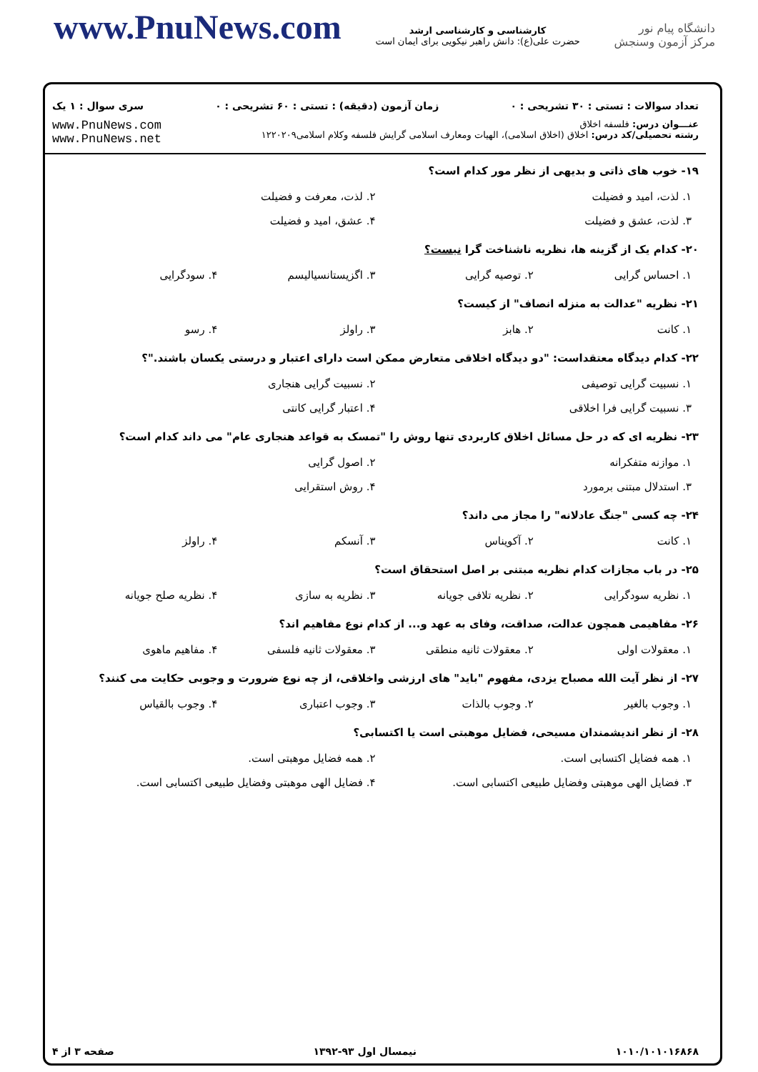www.PnuNews.com
کارشناسی و کارشناسی ارشد
حضرت علی(ع): دانش راهبر نیکویی برای ایمان است
دانشگاه پیام نور
مرکز آزمون وسنجش
تعداد سوالات : تستی : ۳۰ تشریحی : ۰ زمان آزمون (دقیقه) : تستی : ۶۰ تشریحی : ۰ سری سوال : ۱ یک
عنـــوان درس: فلسفه اخلاق
رشته تحصیلی/کد درس: اخلاق (اخلاق اسلامی)، الهیات ومعارف اسلامی گرایش فلسفه وکلام اسلامی۱۲۲۰۲۰۹
www.PnuNews.com
www.PnuNews.net
۱۹- خوب های ذاتی و بدیهی از نظر مور کدام است؟
۱. لذت، امید و فضیلت ۲. لذت، معرفت و فضیلت
۳. لذت، عشق و فضیلت ۴. عشق، امید و فضیلت
۲۰- کدام یک از گزینه ها، نظریه ناشناخت گرا نیست؟
۱. احساس گرایی ۲. توصیه گرایی ۳. اگزیستانسیالیسم ۴. سودگرایی
۲۱- نظریه "عدالت به منزله انصاف" از کیست؟
۱. کانت ۲. هابز ۳. راولز ۴. رسو
۲۲- کدام دیدگاه معتقداست: "دو دیدگاه اخلاقی متعارض ممکن است دارای اعتبار و درستی یکسان باشند."؟
۱. نسبیت گرایی توصیفی ۲. نسبیت گرایی هنجاری
۳. نسبیت گرایی فرا اخلاقی ۴. اعتبار گرایی کانتی
۲۳- نظریه ای که در حل مسائل اخلاق کاربردی تنها روش را "تمسک به قواعد هنجاری عام" می داند کدام است؟
۱. موازنه متفکرانه ۲. اصول گرایی
۳. استدلال مبتنی برمورد ۴. روش استقرایی
۲۴- چه کسی "جنگ عادلانه" را مجاز می داند؟
۱. کانت ۲. آکویناس ۳. آنسکم ۴. راولز
۲۵- در باب مجازات کدام نظریه مبتنی بر اصل استحقاق است؟
۱. نظریه سودگرایی ۲. نظریه تلافی جویانه ۳. نظریه به سازی ۴. نظریه صلح جویانه
۲۶- مفاهیمی همچون عدالت، صداقت، وفای به عهد و... از کدام نوع مفاهیم اند؟
۱. معقولات اولی ۲. معقولات ثانیه منطقی ۳. معقولات ثانیه فلسفی ۴. مفاهیم ماهوی
۲۷- از نظر آیت الله مصباح یزدی، مفهوم "باید" های ارزشی واخلاقی، از چه نوع ضرورت و وجوبی حکایت می کنند؟
۱. وجوب بالغیر ۲. وجوب بالذات ۳. وجوب اعتباری ۴. وجوب بالقیاس
۲۸- از نظر اندیشمندان مسیحی، فضایل موهبتی است یا اکتسابی؟
۱. همه فضایل اکتسابی است. ۲. همه فضایل موهبتی است.
۳. فضایل الهی موهبتی وفضایل طبیعی اکتسابی است. ۴. فضایل الهی موهبتی وفضایل طبیعی اکتسابی است.
۱۰۱۰/۱۰۱۰۱۶۸۶۸ نیمسال اول ۹۳-۱۳۹۲ صفحه ۳ از ۴